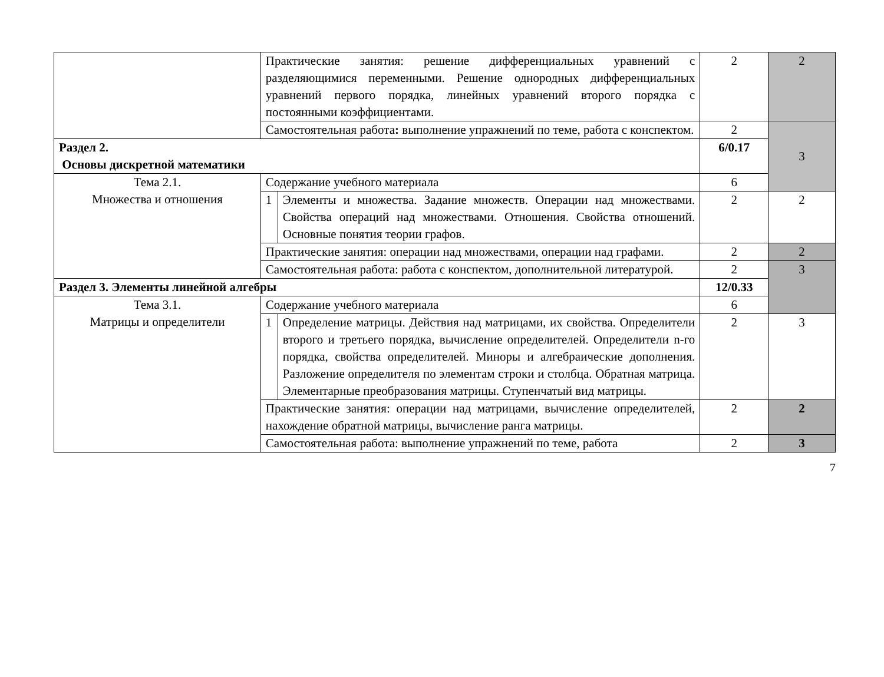| | Практические занятия: решение дифференциальных уравнений с разделяющимися переменными. Решение однородных дифференциальных уравнений первого порядка, линейных уравнений второго порядка с постоянными коэффициентами. | | 2 | 2 |
| | Самостоятельная работа : выполнение упражнений по теме, работа с конспектом. | | 2 | 3 |
| Раздел 2. Основы дискретной математики | | | 6/0.17 | |
| Тема 2.1. Множества и отношения | Содержание учебного материала | | 6 | |
| | 1 | Элементы и множества. Задание множеств. Операции над множествами. Свойства операций над множествами. Отношения. Свойства отношений. Основные понятия теории графов. | 2 | 2 |
| | Практические занятия: операции над множествами, операции над графами. | | 2 | 2 |
| | Самостоятельная работа: работа с конспектом, дополнительной литературой. | | 2 | 3 |
| Раздел 3. Элементы линейной алгебры | | | 12/0.33 | |
| Тема 3.1. Матрицы и определители | Содержание учебного материала | | 6 | |
| | 1 | Определение матрицы. Действия над матрицами, их свойства. Определители второго и третьего порядка, вычисление определителей. Определители n-го порядка, свойства определителей. Миноры и алгебраические дополнения. Разложение определителя по элементам строки и столбца. Обратная матрица. Элементарные преобразования матрицы. Ступенчатый вид матрицы. | 2 | 3 |
| | Практические занятия: операции над матрицами, вычисление определителей, нахождение обратной матрицы, вычисление ранга матрицы. | | 2 | 2 |
| | Самостоятельная работа: выполнение упражнений по теме, работа | | 2 | 3 |
7